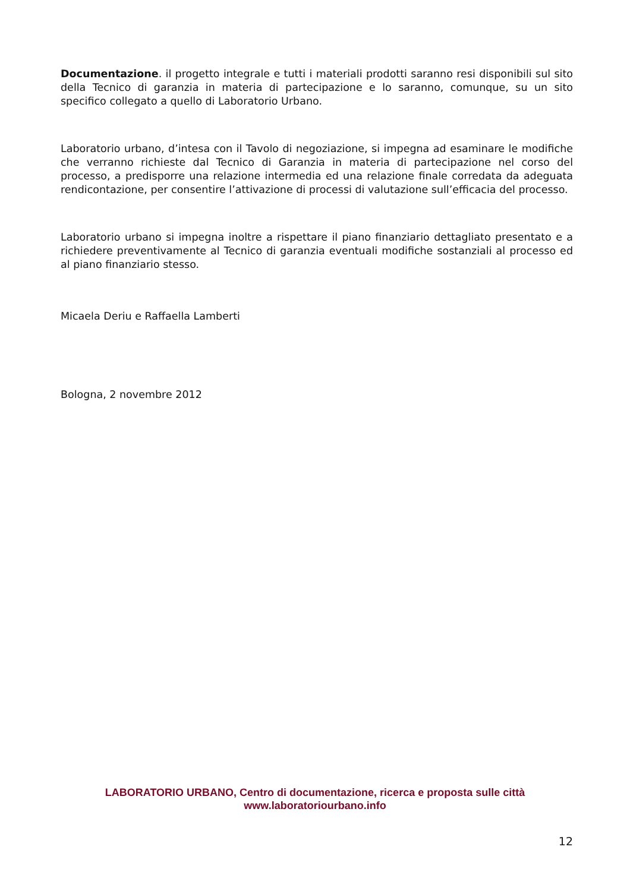Documentazione. il progetto integrale e tutti i materiali prodotti saranno resi disponibili sul sito della Tecnico di garanzia in materia di partecipazione e lo saranno, comunque, su un sito specifico collegato a quello di Laboratorio Urbano.
Laboratorio urbano, d’intesa con il Tavolo di negoziazione, si impegna ad esaminare le modifiche che verranno richieste dal Tecnico di Garanzia in materia di partecipazione nel corso del processo, a predisporre una relazione intermedia ed una relazione finale corredata da adeguata rendicontazione, per consentire l’attivazione di processi di valutazione sull’efficacia del processo.
Laboratorio urbano si impegna inoltre a rispettare il piano finanziario dettagliato presentato e a richiedere preventivamente al Tecnico di garanzia eventuali modifiche sostanziali al processo ed al piano finanziario stesso.
Micaela Deriu e Raffaella Lamberti
Bologna, 2 novembre 2012
LABORATORIO URBANO, Centro di documentazione, ricerca e proposta sulle città
www.laboratoriourbano.info
12